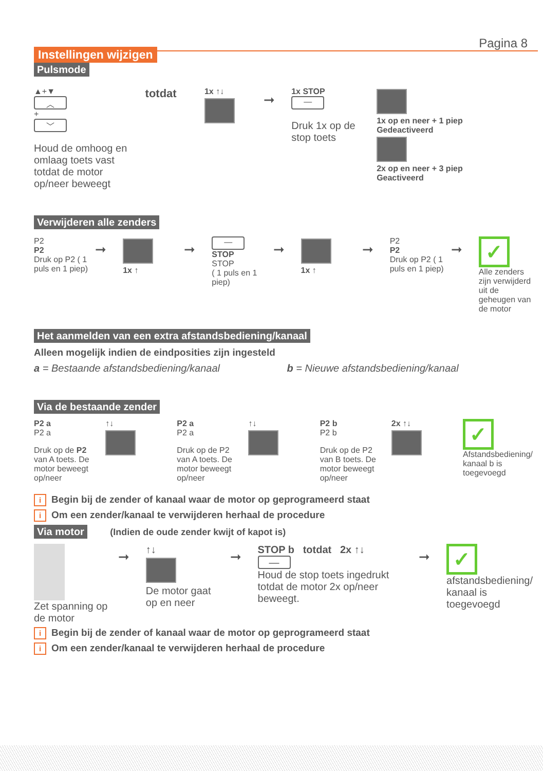Pagina 8
Instellingen wijzigen
Pulsmode
▲+▼
︿
+
﹀
Houd de omhoog en omlaag toets vast totdat de motor op/neer beweegt
totdat
1x ↑↓
➞
1x STOP
—
Druk 1x op de stop toets
1x op en neer + 1 piep
Gedeactiveerd
2x op en neer + 3 piep
Geactiveerd
Verwijderen alle zenders
P2
P2
Druk op P2 ( 1 puls en 1 piep)
➞
1x ↑
➞
—
STOP
STOP
( 1 puls en 1 piep)
➞
1x ↑
➞
P2
P2
Druk op P2 ( 1 puls en 1 piep)
➞
✓
Alle zenders zijn verwijderd uit de geheugen van de motor
Het aanmelden van een extra afstandsbediening/kanaal
Alleen mogelijk indien de eindposities zijn ingesteld
a = Bestaande afstandsbediening/kanaal
b = Nieuwe afstandsbediening/kanaal
Via de bestaande zender
P2 a
P2 a
Druk op de P2 van A toets. De motor beweegt op/neer
↑↓ P2 a
P2 a
Druk op de P2 van A toets. De motor beweegt op/neer
↑↓ P2 b
P2 b
Druk op de P2 van B toets. De motor beweegt op/neer
2x ↑↓
✓
Afstandsbediening/ kanaal b is toegevoegd
i Begin bij de zender of kanaal waar de motor op geprogrameerd staat
i Om een zender/kanaal te verwijderen herhaal de procedure
Via motor (Indien de oude zender kwijt of kapot is)
Zet spanning op de motor
➞
↑↓
De motor gaat op en neer
➞
STOP b totdat 2x ↑↓
—
Houd de stop toets ingedrukt totdat de motor 2x op/neer beweegt.
➞
✓
afstandsbediening/ kanaal is toegevoegd
i Begin bij de zender of kanaal waar de motor op geprogrameerd staat
i Om een zender/kanaal te verwijderen herhaal de procedure